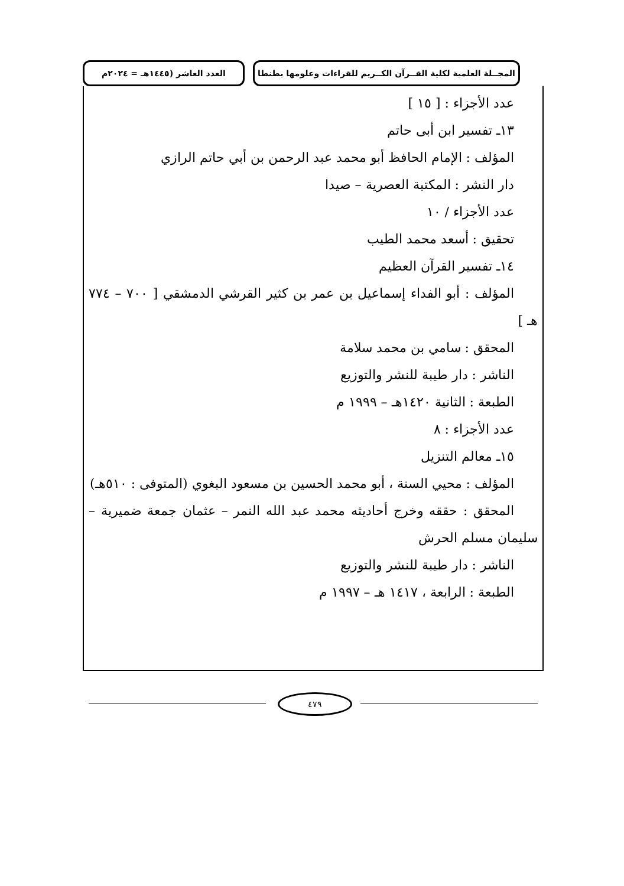المجــلة العلمية لكلية القــرآن الكــريم للقراءات وعلومها بطنطا
العدد العاشر (١٤٤٥هـ = ٢٠٢٤م
عدد الأجزاء : [ ١٥ ]
١٣ـ تفسير ابن أبى حاتم
المؤلف : الإمام الحافظ أبو محمد عبد الرحمن بن أبي حاتم الرازي
دار النشر : المكتبة العصرية – صيدا
عدد الأجزاء / ١٠
تحقيق : أسعد محمد الطيب
١٤ـ تفسير القرآن العظيم
المؤلف : أبو الفداء إسماعيل بن عمر بن كثير القرشي الدمشقي [ ٧٠٠ – ٧٧٤ هـ ]
المحقق : سامي بن محمد سلامة
الناشر : دار طيبة للنشر والتوزيع
الطبعة : الثانية ١٤٢٠هـ – ١٩٩٩ م
عدد الأجزاء : ٨
١٥ـ معالم التنزيل
المؤلف : محيي السنة ، أبو محمد الحسين بن مسعود البغوي (المتوفى : ٥١٠هـ)
المحقق : حققه وخرج أحاديثه محمد عبد الله النمر – عثمان جمعة ضميرية – سليمان مسلم الحرش
الناشر : دار طيبة للنشر والتوزيع
الطبعة : الرابعة ، ١٤١٧ هـ – ١٩٩٧ م
٤٧٩